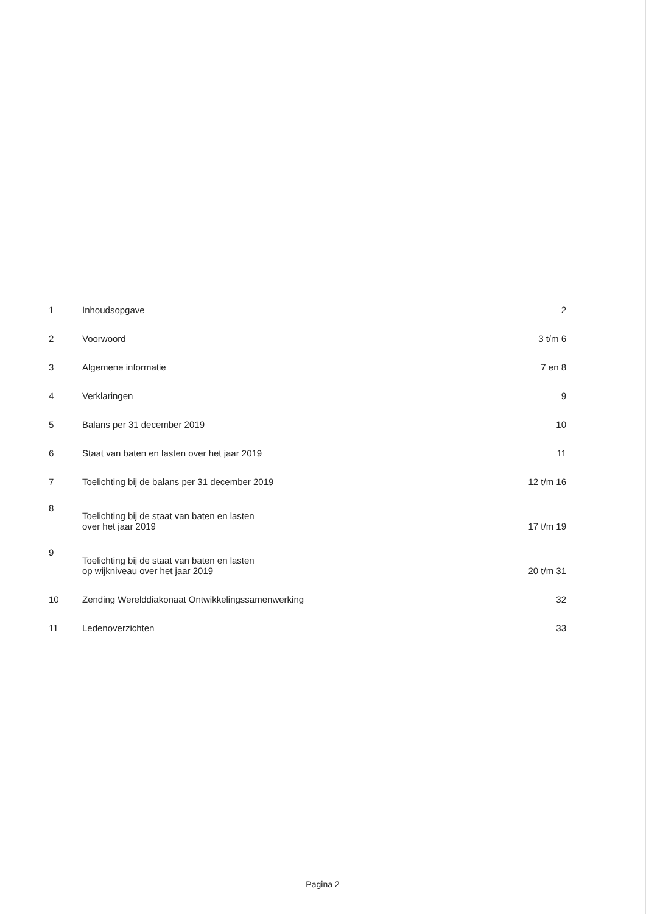| 1 | Inhoudsopgave | 2 |
| 2 | Voorwoord | 3 t/m 6 |
| 3 | Algemene informatie | 7 en 8 |
| 4 | Verklaringen | 9 |
| 5 | Balans per 31 december 2019 | 10 |
| 6 | Staat van baten en lasten over het jaar 2019 | 11 |
| 7 | Toelichting bij de balans per 31 december 2019 | 12 t/m 16 |
| 8 | Toelichting bij de staat van baten en lasten over het jaar 2019 | 17 t/m 19 |
| 9 | Toelichting bij de staat van baten en lasten op wijkniveau over het jaar 2019 | 20 t/m 31 |
| 10 | Zending Werelddiakonaat Ontwikkelingssamenwerking | 32 |
| 11 | Ledenoverzichten | 33 |
Pagina 2